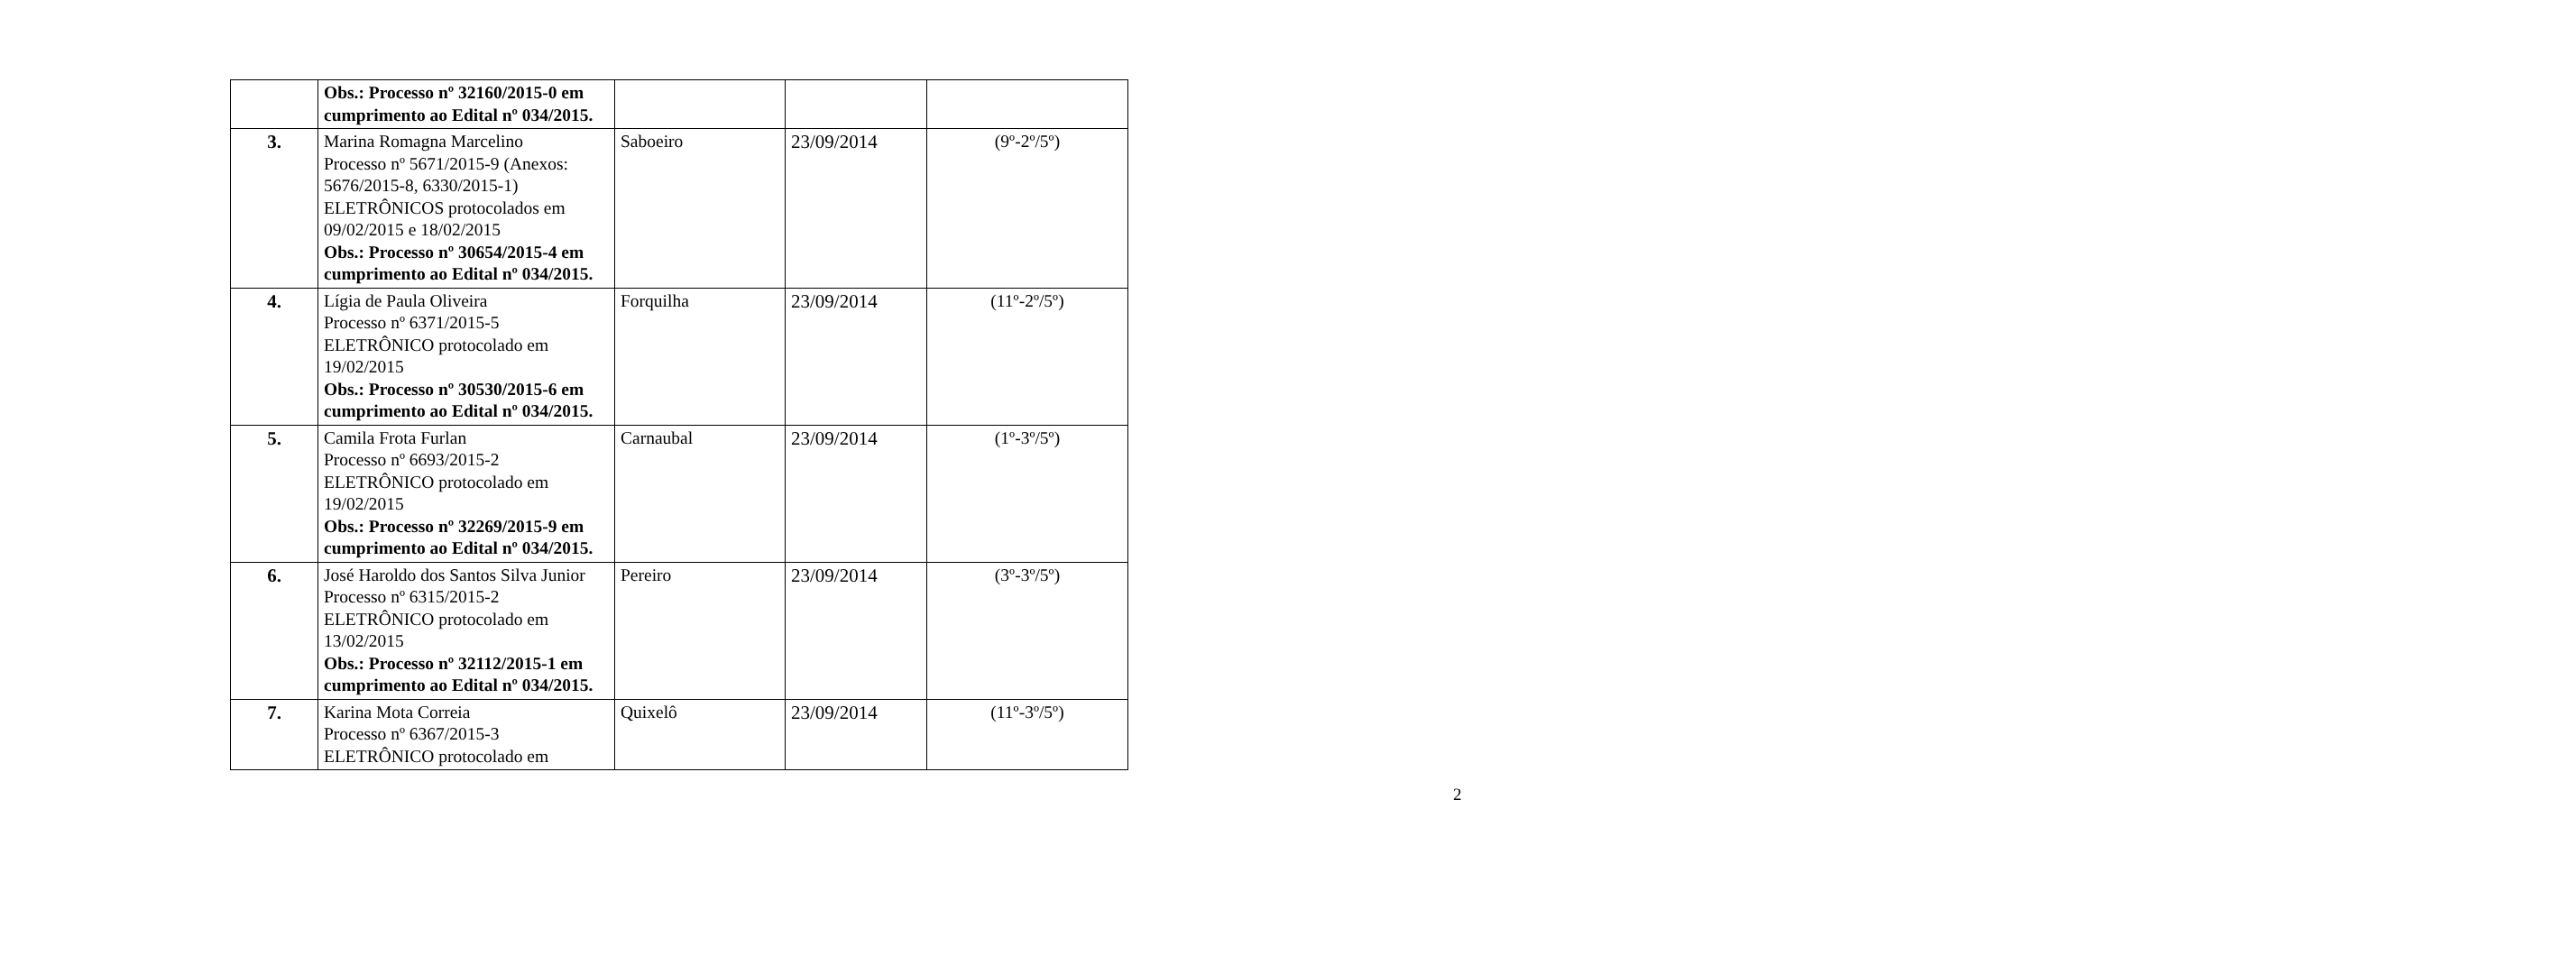| | Obs.: Processo nº 32160/2015-0 em cumprimento ao Edital nº 034/2015. | | | |
| 3. | Marina Romagna Marcelino Processo nº 5671/2015-9 (Anexos: 5676/2015-8, 6330/2015-1) ELETRÔNICOS protocolados em 09/02/2015 e 18/02/2015 Obs.: Processo nº 30654/2015-4 em cumprimento ao Edital nº 034/2015. | Saboeiro | 23/09/2014 | (9º-2º/5º) |
| 4. | Lígia de Paula Oliveira Processo nº 6371/2015-5 ELETRÔNICO protocolado em 19/02/2015 Obs.: Processo nº 30530/2015-6 em cumprimento ao Edital nº 034/2015. | Forquilha | 23/09/2014 | (11º-2º/5º) |
| 5. | Camila Frota Furlan Processo nº 6693/2015-2 ELETRÔNICO protocolado em 19/02/2015 Obs.: Processo nº 32269/2015-9 em cumprimento ao Edital nº 034/2015. | Carnaubal | 23/09/2014 | (1º-3º/5º) |
| 6. | José Haroldo dos Santos Silva Junior Processo nº 6315/2015-2 ELETRÔNICO protocolado em 13/02/2015 Obs.: Processo nº 32112/2015-1 em cumprimento ao Edital nº 034/2015. | Pereiro | 23/09/2014 | (3º-3º/5º) |
| 7. | Karina Mota Correia Processo nº 6367/2015-3 ELETRÔNICO protocolado em | Quixelô | 23/09/2014 | (11º-3º/5º) |
2